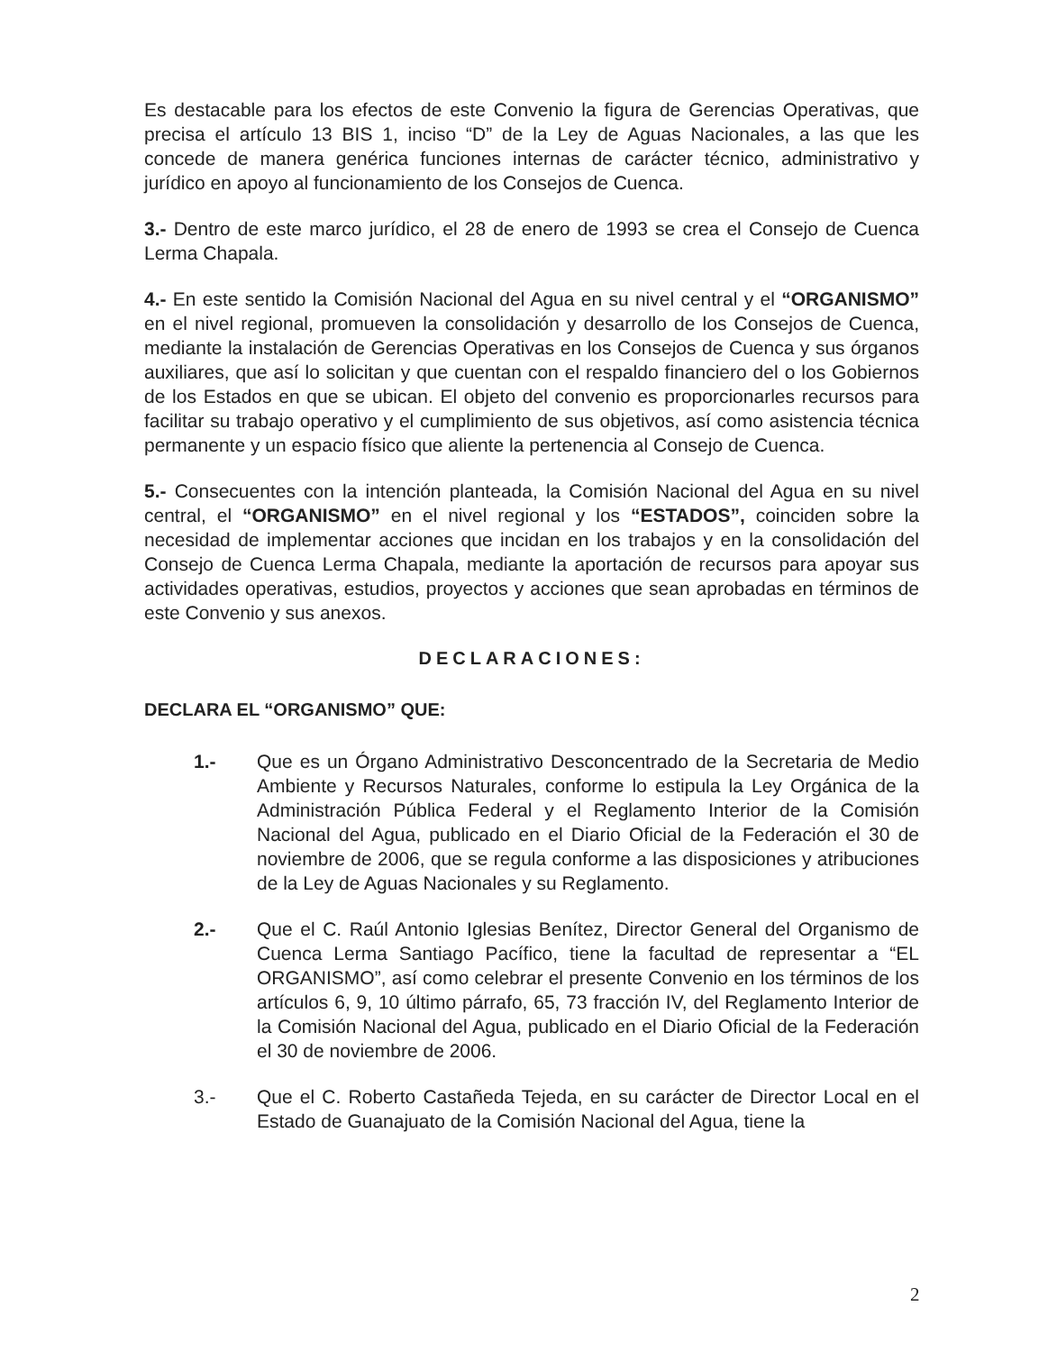Es destacable para los efectos de este Convenio la figura de Gerencias Operativas, que precisa el artículo 13 BIS 1, inciso “D” de la Ley de Aguas Nacionales, a las que les concede de manera genérica funciones internas de carácter técnico, administrativo y jurídico en apoyo al funcionamiento de los Consejos de Cuenca.
3.- Dentro de este marco jurídico, el 28 de enero de 1993 se crea el Consejo de Cuenca Lerma Chapala.
4.- En este sentido la Comisión Nacional del Agua en su nivel central y el “ORGANISMO” en el nivel regional, promueven la consolidación y desarrollo de los Consejos de Cuenca, mediante la instalación de Gerencias Operativas en los Consejos de Cuenca y sus órganos auxiliares, que así lo solicitan y que cuentan con el respaldo financiero del o los Gobiernos de los Estados en que se ubican. El objeto del convenio es proporcionarles recursos para facilitar su trabajo operativo y el cumplimiento de sus objetivos, así como asistencia técnica permanente y un espacio físico que aliente la pertenencia al Consejo de Cuenca.
5.- Consecuentes con la intención planteada, la Comisión Nacional del Agua en su nivel central, el “ORGANISMO” en el nivel regional y los “ESTADOS”, coinciden sobre la necesidad de implementar acciones que incidan en los trabajos y en la consolidación del Consejo de Cuenca Lerma Chapala, mediante la aportación de recursos para apoyar sus actividades operativas, estudios, proyectos y acciones que sean aprobadas en términos de este Convenio y sus anexos.
DECLARACIONES:
DECLARA EL “ORGANISMO” QUE:
1.- Que es un Órgano Administrativo Desconcentrado de la Secretaria de Medio Ambiente y Recursos Naturales, conforme lo estipula la Ley Orgánica de la Administración Pública Federal y el Reglamento Interior de la Comisión Nacional del Agua, publicado en el Diario Oficial de la Federación el 30 de noviembre de 2006, que se regula conforme a las disposiciones y atribuciones de la Ley de Aguas Nacionales y su Reglamento.
2.- Que el C. Raúl Antonio Iglesias Benítez, Director General del Organismo de Cuenca Lerma Santiago Pacífico, tiene la facultad de representar a “EL ORGANISMO”, así como celebrar el presente Convenio en los términos de los artículos 6, 9, 10 último párrafo, 65, 73 fracción IV, del Reglamento Interior de la Comisión Nacional del Agua, publicado en el Diario Oficial de la Federación el 30 de noviembre de 2006.
3.- Que el C. Roberto Castañeda Tejeda, en su carácter de Director Local en el Estado de Guanajuato de la Comisión Nacional del Agua, tiene la
2